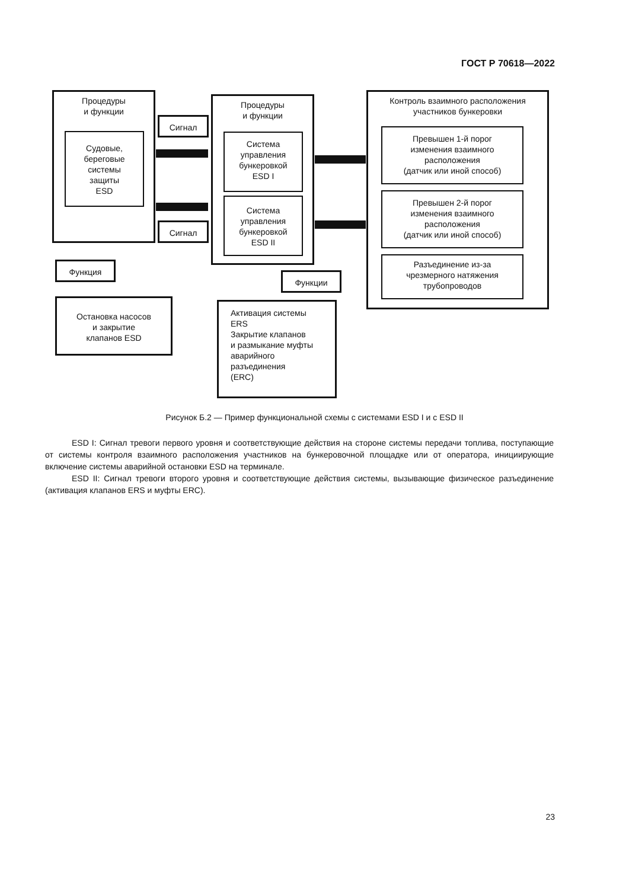ГОСТ Р 70618—2022
Процедуры
и функции
Судовые,
береговые
системы
защиты
ESD
Сигнал
Сигнал
Процедуры
и функции
Система
управления
бункеровкой
ESD I
Система
управления
бункеровкой
ESD II
Контроль взаимного расположения
участников бункеровки
Превышен 1-й порог
изменения взаимного
расположения
(датчик или иной способ)
Превышен 2-й порог
изменения взаимного
расположения
(датчик или иной способ)
Разъединение из-за
чрезмерного натяжения
трубопроводов
Функция
Остановка насосов
и закрытие
клапанов ESD
Функции
Активация системы
ERS
Закрытие клапанов
и размыкание муфты
аварийного
разъединения
(ERC)
Рисунок Б.2 — Пример функциональной схемы с системами ESD I и с ESD II
ESD I: Сигнал тревоги первого уровня и соответствующие действия на стороне системы передачи топлива, поступающие от системы контроля взаимного расположения участников на бункеровочной площадке или от оператора, инициирующие включение системы аварийной остановки ESD на терминале.
ESD II: Сигнал тревоги второго уровня и соответствующие действия системы, вызывающие физическое разъединение (активация клапанов ERS и муфты ERC).
23